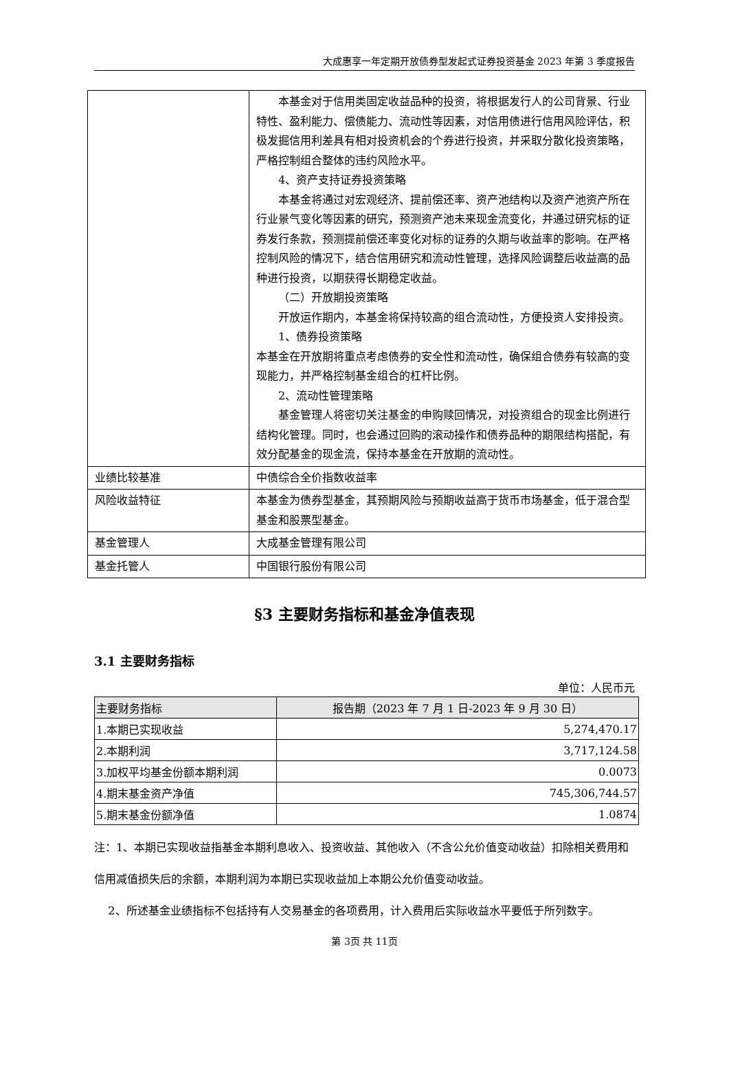大成惠享一年定期开放债券型发起式证券投资基金 2023 年第 3 季度报告
| | 本基金对于信用类固定收益品种的投资，将根据发行人的公司背景、行业特性、盈利能力、偿债能力、流动性等因素，对信用债进行信用风险评估，积极发掘信用利差具有相对投资机会的个券进行投资，并采取分散化投资策略，严格控制组合整体的违约风险水平。 4、资产支持证券投资策略 本基金将通过对宏观经济、提前偿还率、资产池结构以及资产池资产所在行业景气变化等因素的研究，预测资产池未来现金流变化，并通过研究标的证券发行条款，预测提前偿还率变化对标的证券的久期与收益率的影响。在严格控制风险的情况下，结合信用研究和流动性管理，选择风险调整后收益高的品种进行投资，以期获得长期稳定收益。 （二）开放期投资策略 开放运作期内，本基金将保持较高的组合流动性，方便投资人安排投资。 1、债券投资策略 本基金在开放期将重点考虑债券的安全性和流动性，确保组合债券有较高的变现能力，并严格控制基金组合的杠杆比例。 2、流动性管理策略 基金管理人将密切关注基金的申购赎回情况，对投资组合的现金比例进行结构化管理。同时，也会通过回购的滚动操作和债券品种的期限结构搭配，有效分配基金的现金流，保持本基金在开放期的流动性。 |
| 业绩比较基准 | 中债综合全价指数收益率 |
| 风险收益特征 | 本基金为债券型基金，其预期风险与预期收益高于货币市场基金，低于混合型基金和股票型基金。 |
| 基金管理人 | 大成基金管理有限公司 |
| 基金托管人 | 中国银行股份有限公司 |
§3 主要财务指标和基金净值表现
3.1 主要财务指标
单位：人民币元
| 主要财务指标 | 报告期（2023 年 7 月 1 日-2023 年 9 月 30 日） |
| --- | --- |
| 1.本期已实现收益 | 5,274,470.17 |
| 2.本期利润 | 3,717,124.58 |
| 3.加权平均基金份额本期利润 | 0.0073 |
| 4.期末基金资产净值 | 745,306,744.57 |
| 5.期末基金份额净值 | 1.0874 |
注：1、本期已实现收益指基金本期利息收入、投资收益、其他收入（不含公允价值变动收益）扣除相关费用和信用减值损失后的余额，本期利润为本期已实现收益加上本期公允价值变动收益。
2、所述基金业绩指标不包括持有人交易基金的各项费用，计入费用后实际收益水平要低于所列数字。
第 3页 共 11页